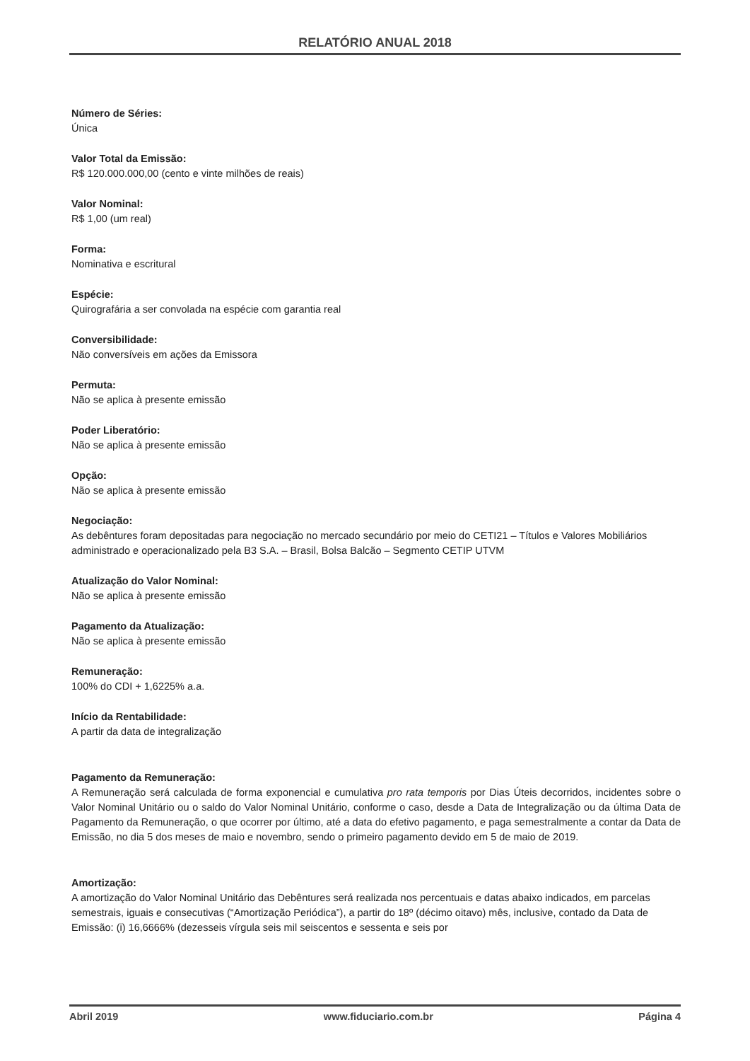RELATÓRIO ANUAL 2018
Número de Séries:
Única
Valor Total da Emissão:
R$ 120.000.000,00 (cento e vinte milhões de reais)
Valor Nominal:
R$ 1,00 (um real)
Forma:
Nominativa e escritural
Espécie:
Quirografária a ser convolada na espécie com garantia real
Conversibilidade:
Não conversíveis em ações da Emissora
Permuta:
Não se aplica à presente emissão
Poder Liberatório:
Não se aplica à presente emissão
Opção:
Não se aplica à presente emissão
Negociação:
As debêntures foram depositadas para negociação no mercado secundário por meio do CETI21 – Títulos e Valores Mobiliários administrado e operacionalizado pela B3 S.A. – Brasil, Bolsa Balcão – Segmento CETIP UTVM
Atualização do Valor Nominal:
Não se aplica à presente emissão
Pagamento da Atualização:
Não se aplica à presente emissão
Remuneração:
100% do CDI + 1,6225% a.a.
Início da Rentabilidade:
A partir da data de integralização
Pagamento da Remuneração:
A Remuneração será calculada de forma exponencial e cumulativa pro rata temporis por Dias Úteis decorridos, incidentes sobre o Valor Nominal Unitário ou o saldo do Valor Nominal Unitário, conforme o caso, desde a Data de Integralização ou da última Data de Pagamento da Remuneração, o que ocorrer por último, até a data do efetivo pagamento, e paga semestralmente a contar da Data de Emissão, no dia 5 dos meses de maio e novembro, sendo o primeiro pagamento devido em 5 de maio de 2019.
Amortização:
A amortização do Valor Nominal Unitário das Debêntures será realizada nos percentuais e datas abaixo indicados, em parcelas semestrais, iguais e consecutivas (“Amortização Periódica”), a partir do 18º (décimo oitavo) mês, inclusive, contado da Data de Emissão: (i) 16,6666% (dezesseis vírgula seis mil seiscentos e sessenta e seis por
Abril 2019 www.fiduciario.com.br Página 4